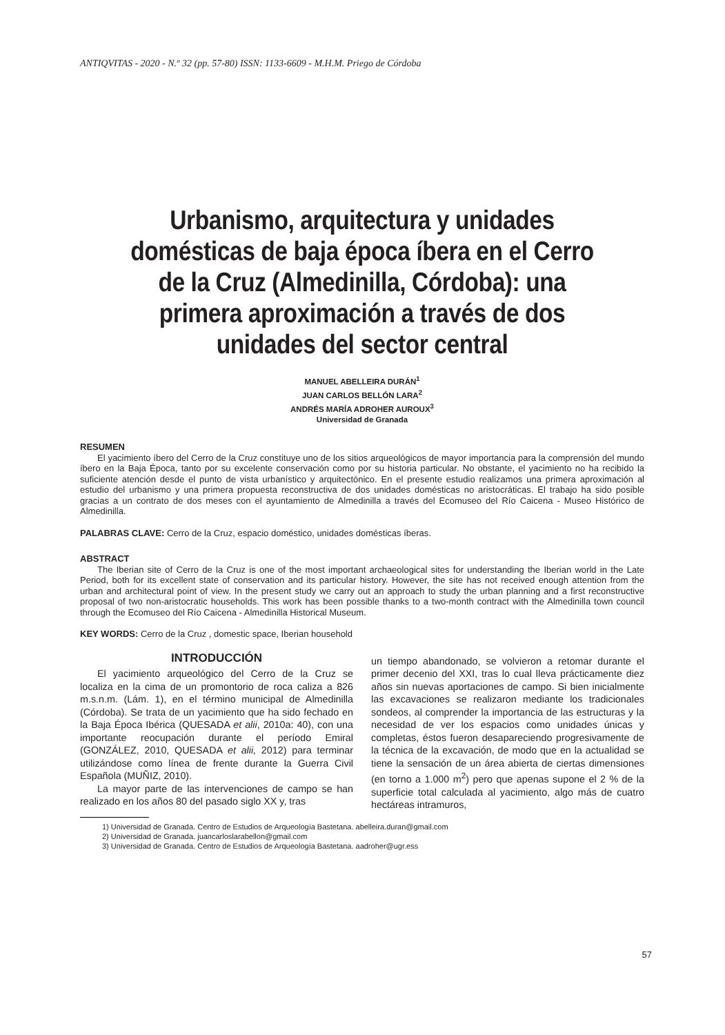ANTIQVITAS - 2020 - N.º 32 (pp. 57-80) ISSN: 1133-6609 - M.H.M. Priego de Córdoba
Urbanismo, arquitectura y unidades domésticas de baja época íbera en el Cerro de la Cruz (Almedinilla, Córdoba): una primera aproximación a través de dos unidades del sector central
MANUEL ABELLEIRA DURÁN<sup>1</sup>
JUAN CARLOS BELLÓN LARA<sup>2</sup>
ANDRÉS MARÍA ADROHER AUROUX<sup>3</sup>
Universidad de Granada
RESUMEN
El yacimiento íbero del Cerro de la Cruz constituye uno de los sitios arqueológicos de mayor importancia para la comprensión del mundo íbero en la Baja Época, tanto por su excelente conservación como por su historia particular. No obstante, el yacimiento no ha recibido la suficiente atención desde el punto de vista urbanístico y arquitectónico. En el presente estudio realizamos una primera aproximación al estudio del urbanismo y una primera propuesta reconstructiva de dos unidades domésticas no aristocráticas. El trabajo ha sido posible gracias a un contrato de dos meses con el ayuntamiento de Almedinilla a través del Ecomuseo del Río Caicena - Museo Histórico de Almedinilla.
PALABRAS CLAVE: Cerro de la Cruz, espacio doméstico, unidades domésticas íberas.
ABSTRACT
The Iberian site of Cerro de la Cruz is one of the most important archaeological sites for understanding the Iberian world in the Late Period, both for its excellent state of conservation and its particular history. However, the site has not received enough attention from the urban and architectural point of view. In the present study we carry out an approach to study the urban planning and a first reconstructive proposal of two non-aristocratic households. This work has been possible thanks to a two-month contract with the Almedinilla town council through the Ecomuseo del Río Caicena - Almedinilla Historical Museum.
KEY WORDS: Cerro de la Cruz , domestic space, Iberian household
INTRODUCCIÓN
El yacimiento arqueológico del Cerro de la Cruz se localiza en la cima de un promontorio de roca caliza a 826 m.s.n.m. (Lám. 1), en el término municipal de Almedinilla (Córdoba). Se trata de un yacimiento que ha sido fechado en la Baja Época Ibérica (QUESADA et alii, 2010a: 40), con una importante reocupación durante el período Emiral (GONZÁLEZ, 2010, QUESADA et alii, 2012) para terminar utilizándose como línea de frente durante la Guerra Civil Española (MUÑIZ, 2010).
La mayor parte de las intervenciones de campo se han realizado en los años 80 del pasado siglo XX y, tras
un tiempo abandonado, se volvieron a retomar durante el primer decenio del XXI, tras lo cual lleva prácticamente diez años sin nuevas aportaciones de campo. Si bien inicialmente las excavaciones se realizaron mediante los tradicionales sondeos, al comprender la importancia de las estructuras y la necesidad de ver los espacios como unidades únicas y completas, éstos fueron desapareciendo progresivamente de la técnica de la excavación, de modo que en la actualidad se tiene la sensación de un área abierta de ciertas dimensiones (en torno a 1.000 m<sup>2</sup>) pero que apenas supone el 2 % de la superficie total calculada al yacimiento, algo más de cuatro hectáreas intramuros,
1) Universidad de Granada. Centro de Estudios de Arqueología Bastetana. abelleira.duran@gmail.com
2) Universidad de Granada. juancarloslarabellon@gmail.com
3) Universidad de Granada. Centro de Estudios de Arqueología Bastetana. aadroher@ugr.ess
57